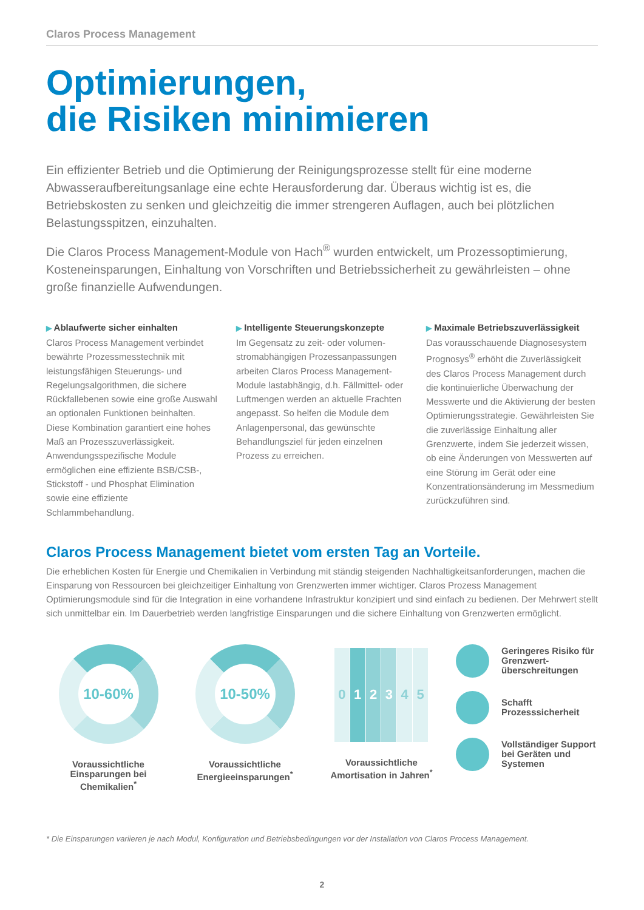Claros Process Management
Optimierungen,
die Risiken minimieren
Ein effizienter Betrieb und die Optimierung der Reinigungsprozesse stellt für eine moderne Abwasseraufbereitungsanlage eine echte Herausforderung dar. Überaus wichtig ist es, die Betriebskosten zu senken und gleichzeitig die immer strengeren Auflagen, auch bei plötzlichen Belastungsspitzen, einzuhalten.
Die Claros Process Management-Module von Hach<sup>®</sup> wurden entwickelt, um Prozess­optimierung, Kosteneinsparungen, Einhaltung von Vorschriften und Betriebssicherheit zu gewährleisten – ohne große finanzielle Aufwendungen.
▶ Ablaufwerte sicher einhalten
Claros Process Management verbindet bewährte Prozessmesstechnik mit leistungsfähigen Steuerungs- und Regelungsalgorithmen, die sichere Rückfallebenen sowie eine große Auswahl an optionalen Funktionen beinhalten. Diese Kombination garantiert eine hohes Maß an Prozess­zuverlässigkeit. Anwendungsspezifi­sche Module ermöglichen eine ef­fiziente BSB/CSB-, Stickstoff - und Phosphat Elimination sowie eine effiziente Schlammbehandlung.
▶ Intelligente Steuerungskonzepte
Im Gegensatz zu zeit- oder volumen­stromabhängigen Prozessanpassungen arbeiten Claros Process Management-Module lastabhängig, d.h. Fällmittel- oder Luftmengen werden an aktuelle Frachten angepasst. So helfen die Module dem Anlagenpersonal, das gewünschte Behandlungsziel für jeden einzelnen Prozess zu erreichen.
▶ Maximale Betriebszuverlässigkeit
Das vorausschauende Diagnosesystem Prognosys<sup>®</sup> erhöht die Zuverlässigkeit des Claros Process Management durch die kontinuierliche Überwachung der Messwerte und die Aktivierung der besten Optimierungsstrategie. Gewähr­leisten Sie die zuverlässige Einhaltung aller Grenzwerte, indem Sie jederzeit wissen, ob eine Änderungen von Messwerten auf eine Störung im Gerät oder eine Konzentrationsänderung im Messmedium zurückzuführen sind.
Claros Process Management bietet vom ersten Tag an Vorteile.
Die erheblichen Kosten für Energie und Chemikalien in Verbindung mit ständig steigenden Nachhaltigkeitsanforderungen, ma­chen die Einsparung von Ressourcen bei gleichzeitiger Einhaltung von Grenzwerten immer wichtiger. Claros Prozess Manage­ment Optimierungsmodule sind für die Integration in eine vorhandene Infrastruktur konzipiert und sind einfach zu bedienen. Der Mehrwert stellt sich unmittelbar ein. Im Dauerbetrieb werden langfristige Einsparungen und die sichere Einhaltung von Grenzwerten ermöglicht.
10-60%
Voraussichtliche Einsparungen bei Chemikalien<sup>*</sup>
10-50%
Voraussichtliche Energieeinspar­ungen<sup>*</sup>
012345
Voraussichtliche Amortisation in Jahren<sup>*</sup>
Geringeres Risiko für Grenzwert­überschreitungen
Schafft Prozesssicherheit
Vollständiger Support bei Geräten und Systemen
* Die Einsparungen variieren je nach Modul, Konfiguration und Betriebsbedingungen vor der Installation von Claros Process Management.
2